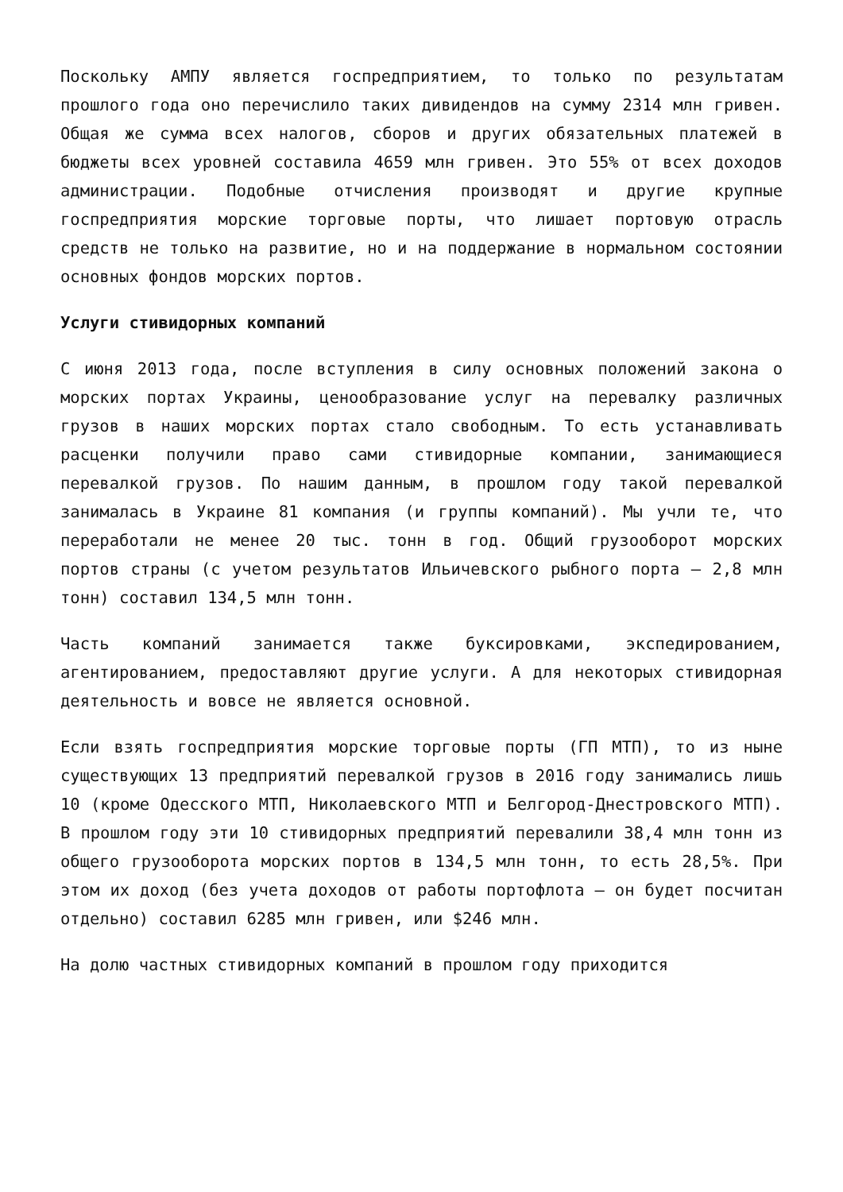Поскольку АМПУ является госпредприятием, то только по результатам прошлого года оно перечислило таких дивидендов на сумму 2314 млн гривен. Общая же сумма всех налогов, сборов и других обязательных платежей в бюджеты всех уровней составила 4659 млн гривен. Это 55% от всех доходов администрации. Подобные отчисления производят и другие крупные госпредприятия морские торговые порты, что лишает портовую отрасль средств не только на развитие, но и на поддержание в нормальном состоянии основных фондов морских портов.
Услуги стивидорных компаний
С июня 2013 года, после вступления в силу основных положений закона о морских портах Украины, ценообразование услуг на перевалку различных грузов в наших морских портах стало свободным. То есть устанавливать расценки получили право сами стивидорные компании, занимающиеся перевалкой грузов. По нашим данным, в прошлом году такой перевалкой занималась в Украине 81 компания (и группы компаний). Мы учли те, что переработали не менее 20 тыс. тонн в год. Общий грузооборот морских портов страны (с учетом результатов Ильичевского рыбного порта – 2,8 млн тонн) составил 134,5 млн тонн.
Часть компаний занимается также буксировками, экспедированием, агентированием, предоставляют другие услуги. А для некоторых стивидорная деятельность и вовсе не является основной.
Если взять госпредприятия морские торговые порты (ГП МТП), то из ныне существующих 13 предприятий перевалкой грузов в 2016 году занимались лишь 10 (кроме Одесского МТП, Николаевского МТП и Белгород-Днестровского МТП). В прошлом году эти 10 стивидорных предприятий перевалили 38,4 млн тонн из общего грузооборота морских портов в 134,5 млн тонн, то есть 28,5%. При этом их доход (без учета доходов от работы портофлота – он будет посчитан отдельно) составил 6285 млн гривен, или $246 млн.
На долю частных стивидорных компаний в прошлом году приходится